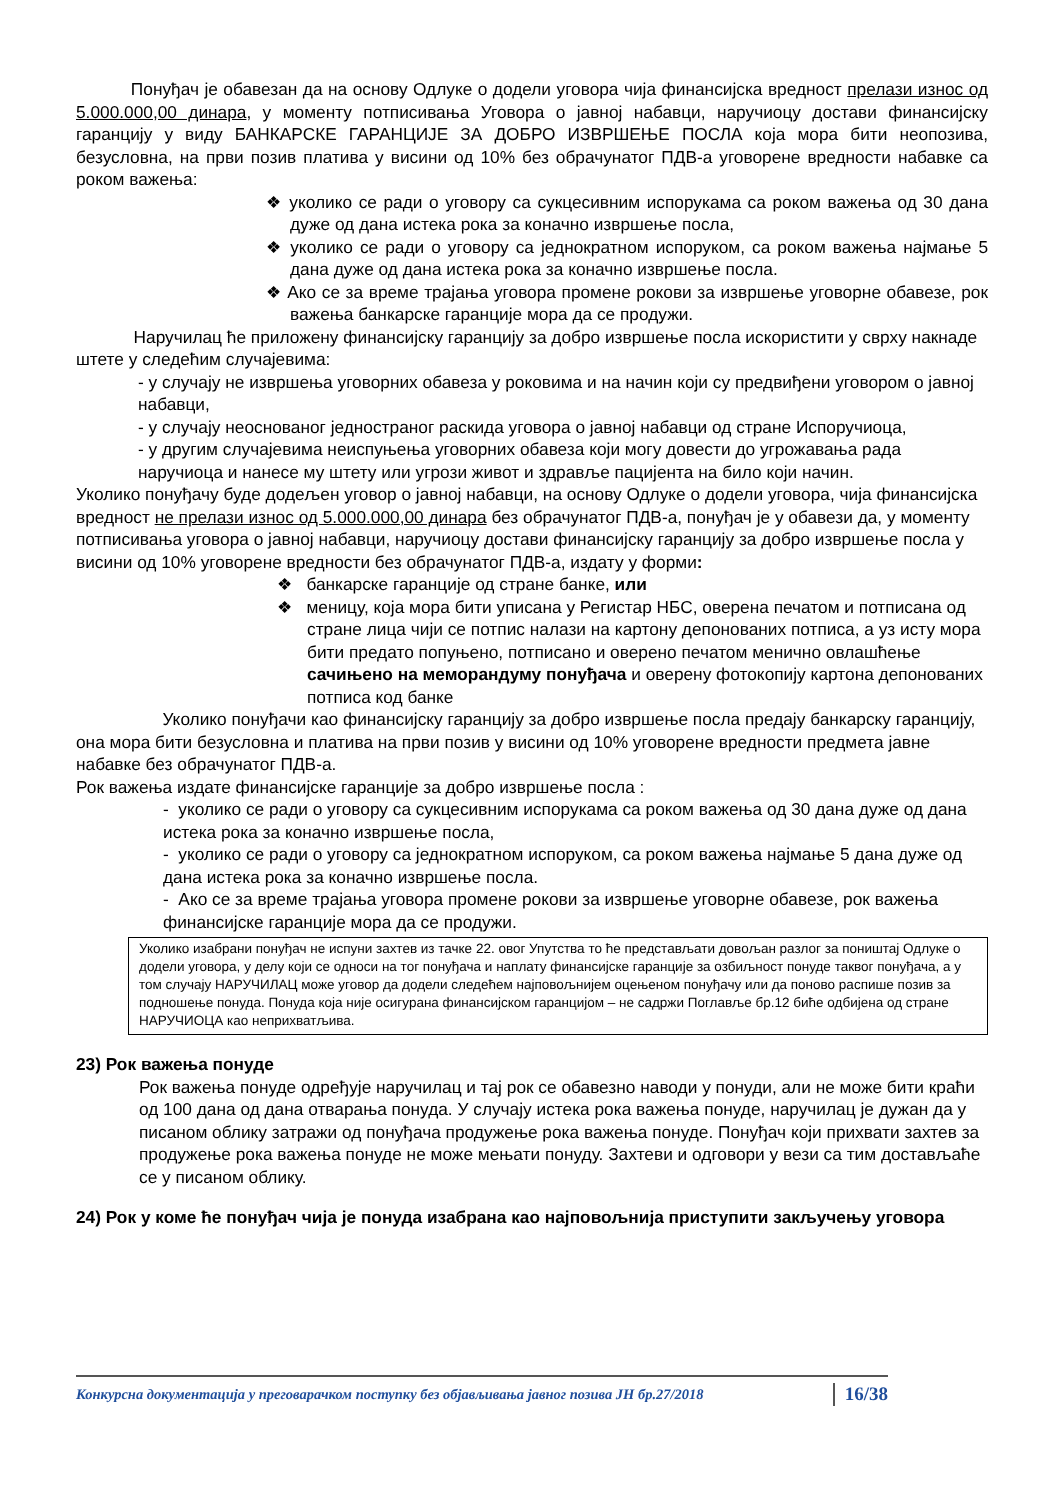Понуђач је обавезан да на основу Одлуке о додели уговора чија финансијска вредност прелази износ од 5.000.000,00 динара, у моменту потписивања Уговора о јавној набавци, наручиоцу достави финансијску гаранцију у виду БАНКАРСКЕ ГАРАНЦИЈЕ ЗА ДОБРО ИЗВРШЕЊЕ ПОСЛА која мора бити неопозива, безусловна, на први позив платива у висини од 10% без обрачунатог ПДВ-а уговорене вредности набавке са роком важења:
❖ уколико се ради о уговору са сукцесивним испорукама са роком важења од 30 дана дуже од дана истека рока за коначно извршење посла,
❖ уколико се ради о уговору са једнократном испоруком, са роком важења најмање 5 дана дуже од дана истека рока за коначно извршење посла.
❖ Ако се за време трајања уговора промене рокови за извршење уговорне обавезе, рок важења банкарске гаранције мора да се продужи.
Наручилац ће приложену финансијску гаранцију за добро извршење посла искористити у сврху накнаде штете у следећим случајевима:
- у случају не извршења уговорних обавеза у роковима и на начин који су предвиђени уговором о јавној набавци,
- у случају неоснованог једностраног раскида уговора о јавној набавци од стране Испоручиоца,
- у другим случајевима неиспуњења уговорних обавеза који могу довести до угрожавања рада наручиоца и нанесе му штету или угрози живот и здравље пацијента на било који начин.
Уколико понуђачу буде додељен уговор о јавној набавци, на основу Одлуке о додели уговора, чија финансијска вредност не прелази износ од 5.000.000,00 динара без обрачунатог ПДВ-а, понуђач је у обавези да, у моменту потписивања уговора о јавној набавци, наручиоцу достави финансијску гаранцију за добро извршење посла у висини од 10% уговорене вредности без обрачунатог ПДВ-а, издату у форми:
❖ банкарске гаранције од стране банке, или
❖ меницу, која мора бити уписана у Регистар НБС, оверена печатом и потписана од стране лица чији се потпис налази на картону депонованих потписа, а уз исту мора бити предато попуњено, потписано и оверено печатом менично овлашћење сачињено на меморандуму понуђача и оверену фотокопију картона депонованих потписа код банке
Уколико понуђачи као финансијску гаранцију за добро извршење посла предају банкарску гаранцију, она мора бити безусловна и платива на први позив у висини од 10% уговорене вредности предмета јавне набавке без обрачунатог ПДВ-а.
Рок важења издате финансијске гаранције за добро извршење посла :
- уколико се ради о уговору са сукцесивним испорукама са роком важења од 30 дана дуже од дана истека рока за коначно извршење посла,
- уколико се ради о уговору са једнократном испоруком, са роком важења најмање 5 дана дуже од дана истека рока за коначно извршење посла.
- Ако се за време трајања уговора промене рокови за извршење уговорне обавезе, рок важења финансијске гаранције мора да се продужи.
Уколико изабрани понуђач не испуни захтев из тачке 22. овог Упутства то ће представљати довољан разлог за поништај Одлуке о додели уговора, у делу који се односи на тог понуђача и наплату финансијске гаранције за озбиљност понуде таквог понуђача, а у том случају НАРУЧИЛАЦ може уговор да додели следећем најповољнијем оцењеном понуђачу или да поново распише позив за подношење понуда. Понуда која није осигурана финансијском гаранцијом – не садржи Поглавље бр.12 биће одбијена од стране НАРУЧИОЦА као неприхватљива.
23) Рок важења понуде
Рок важења понуде одређује наручилац и тај рок се обавезно наводи у понуди, али не може бити краћи од 100 дана од дана отварања понуда. У случају истека рока важења понуде, наручилац је дужан да у писаном облику затражи од понуђача продужење рока важења понуде. Понуђач који прихвати захтев за продужење рока важења понуде не може мењати понуду. Захтеви и одговори у вези са тим достављаће се у писаном облику.
24) Рок у коме ће понуђач чија је понуда изабрана као најповољнија приступити закључењу уговора
Конкурсна документација у преговарачком поступку без објављивања јавног позива ЈН бр.27/2018 16/38